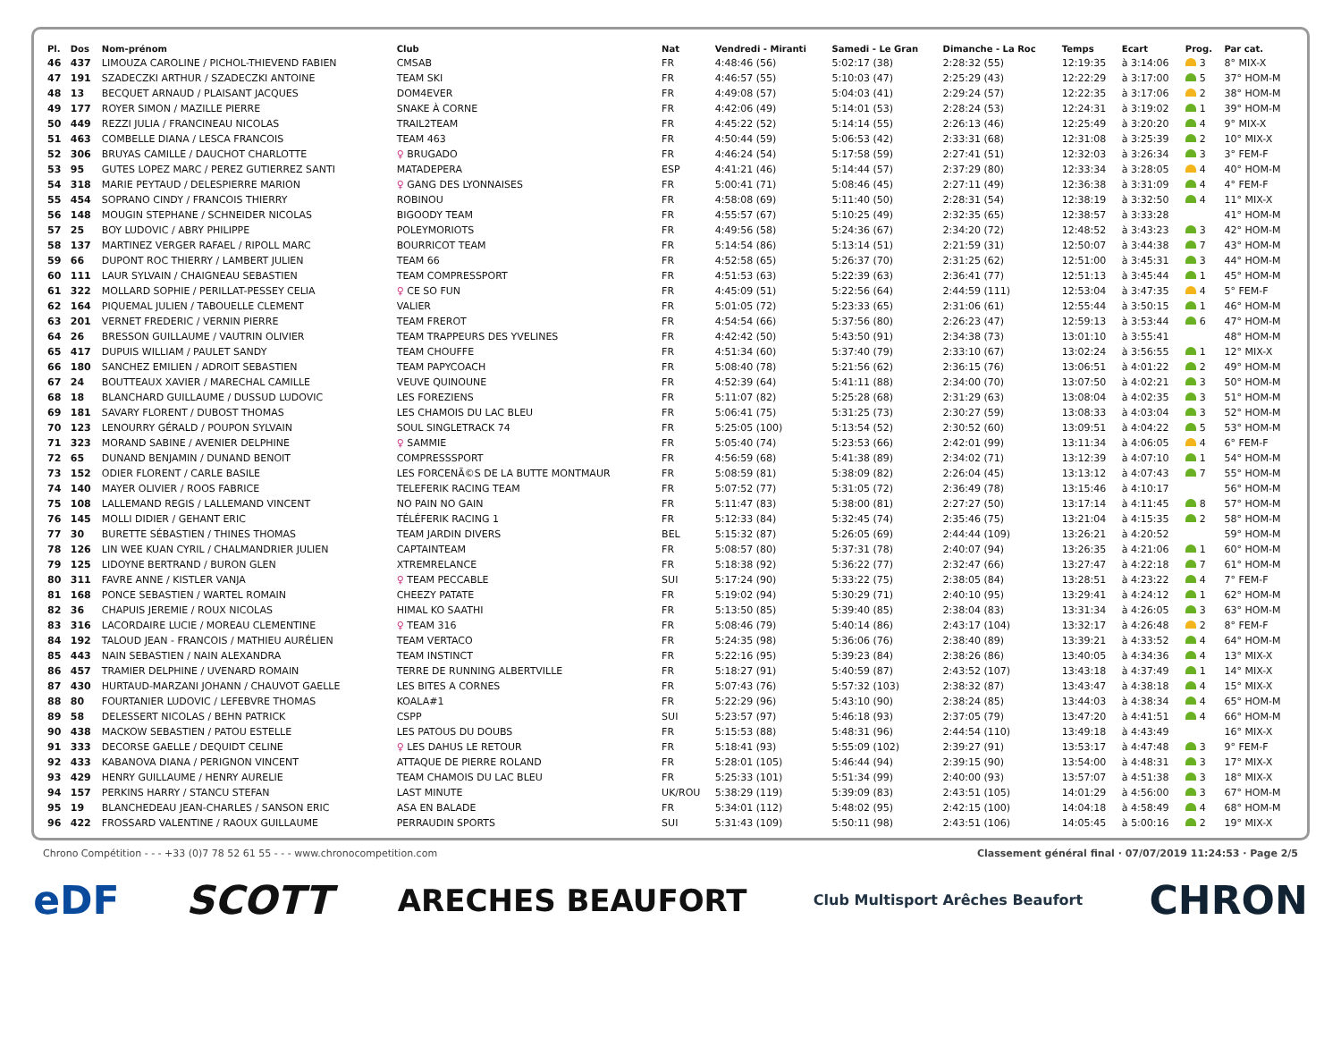| Pl. | Dos | Nom-prénom | Club | Nat | Vendredi - Miranti | Samedi - Le Gran | Dimanche - La Roc | Temps | Ecart | Prog. | Par cat. |
| --- | --- | --- | --- | --- | --- | --- | --- | --- | --- | --- | --- |
| 46 | 437 | LIMOUZA CAROLINE / PICHOL-THIEVEND FABIEN | CMSAB | FR | 4:48:46 (56) | 5:02:17 (38) | 2:28:32 (55) | 12:19:35 | à 3:14:06 | 3 | 8° MIX-X |
| 47 | 191 | SZADECZKI ARTHUR / SZADECZKI ANTOINE | TEAM SKI | FR | 4:46:57 (55) | 5:10:03 (47) | 2:25:29 (43) | 12:22:29 | à 3:17:00 | 5 | 37° HOM-M |
| 48 | 13 | BECQUET ARNAUD / PLAISANT JACQUES | DOM4EVER | FR | 4:49:08 (57) | 5:04:03 (41) | 2:29:24 (57) | 12:22:35 | à 3:17:06 | 2 | 38° HOM-M |
| 49 | 177 | ROYER SIMON / MAZILLE PIERRE | SNAKE À CORNE | FR | 4:42:06 (49) | 5:14:01 (53) | 2:28:24 (53) | 12:24:31 | à 3:19:02 | 1 | 39° HOM-M |
| 50 | 449 | REZZI JULIA / FRANCINEAU NICOLAS | TRAIL2TEAM | FR | 4:45:22 (52) | 5:14:14 (55) | 2:26:13 (46) | 12:25:49 | à 3:20:20 | 4 | 9° MIX-X |
| 51 | 463 | COMBELLE DIANA / LESCA FRANCOIS | TEAM 463 | FR | 4:50:44 (59) | 5:06:53 (42) | 2:33:31 (68) | 12:31:08 | à 3:25:39 | 2 | 10° MIX-X |
| 52 | 306 | BRUYAS CAMILLE / DAUCHOT CHARLOTTE | ♀ BRUGADO | FR | 4:46:24 (54) | 5:17:58 (59) | 2:27:41 (51) | 12:32:03 | à 3:26:34 | 3 | 3° FEM-F |
| 53 | 95 | GUTES LOPEZ MARC / PEREZ GUTIERREZ SANTI | MATADEPERA | ESP | 4:41:21 (46) | 5:14:44 (57) | 2:37:29 (80) | 12:33:34 | à 3:28:05 | 4 | 40° HOM-M |
| 54 | 318 | MARIE PEYTAUD / DELESPIERRE MARION | ♀ GANG DES LYONNAISES | FR | 5:00:41 (71) | 5:08:46 (45) | 2:27:11 (49) | 12:36:38 | à 3:31:09 | 4 | 4° FEM-F |
| 55 | 454 | SOPRANO CINDY / FRANCOIS THIERRY | ROBINOU | FR | 4:58:08 (69) | 5:11:40 (50) | 2:28:31 (54) | 12:38:19 | à 3:32:50 | 4 | 11° MIX-X |
| 56 | 148 | MOUGIN STEPHANE / SCHNEIDER NICOLAS | BIGOODY TEAM | FR | 4:55:57 (67) | 5:10:25 (49) | 2:32:35 (65) | 12:38:57 | à 3:33:28 | | 41° HOM-M |
| 57 | 25 | BOY LUDOVIC / ABRY PHILIPPE | POLEYMORIOTS | FR | 4:49:56 (58) | 5:24:36 (67) | 2:34:20 (72) | 12:48:52 | à 3:43:23 | 3 | 42° HOM-M |
| 58 | 137 | MARTINEZ VERGER RAFAEL / RIPOLL MARC | BOURRICOT TEAM | FR | 5:14:54 (86) | 5:13:14 (51) | 2:21:59 (31) | 12:50:07 | à 3:44:38 | 7 | 43° HOM-M |
| 59 | 66 | DUPONT ROC THIERRY / LAMBERT JULIEN | TEAM 66 | FR | 4:52:58 (65) | 5:26:37 (70) | 2:31:25 (62) | 12:51:00 | à 3:45:31 | 3 | 44° HOM-M |
| 60 | 111 | LAUR SYLVAIN / CHAIGNEAU SEBASTIEN | TEAM COMPRESSPORT | FR | 4:51:53 (63) | 5:22:39 (63) | 2:36:41 (77) | 12:51:13 | à 3:45:44 | 1 | 45° HOM-M |
| 61 | 322 | MOLLARD SOPHIE / PERILLAT-PESSEY CELIA | ♀ CE SO FUN | FR | 4:45:09 (51) | 5:22:56 (64) | 2:44:59 (111) | 12:53:04 | à 3:47:35 | 4 | 5° FEM-F |
| 62 | 164 | PIQUEMAL JULIEN / TABOUELLE CLEMENT | VALIER | FR | 5:01:05 (72) | 5:23:33 (65) | 2:31:06 (61) | 12:55:44 | à 3:50:15 | 1 | 46° HOM-M |
| 63 | 201 | VERNET FREDERIC / VERNIN PIERRE | TEAM FREROT | FR | 4:54:54 (66) | 5:37:56 (80) | 2:26:23 (47) | 12:59:13 | à 3:53:44 | 6 | 47° HOM-M |
| 64 | 26 | BRESSON GUILLAUME / VAUTRIN OLIVIER | TEAM TRAPPEURS DES YVELINES | FR | 4:42:42 (50) | 5:43:50 (91) | 2:34:38 (73) | 13:01:10 | à 3:55:41 | | 48° HOM-M |
| 65 | 417 | DUPUIS WILLIAM / PAULET SANDY | TEAM CHOUFFE | FR | 4:51:34 (60) | 5:37:40 (79) | 2:33:10 (67) | 13:02:24 | à 3:56:55 | 1 | 12° MIX-X |
| 66 | 180 | SANCHEZ EMILIEN / ADROIT SEBASTIEN | TEAM PAPYCOACH | FR | 5:08:40 (78) | 5:21:56 (62) | 2:36:15 (76) | 13:06:51 | à 4:01:22 | 2 | 49° HOM-M |
| 67 | 24 | BOUTTEAUX XAVIER / MARECHAL CAMILLE | VEUVE QUINOUNE | FR | 4:52:39 (64) | 5:41:11 (88) | 2:34:00 (70) | 13:07:50 | à 4:02:21 | 3 | 50° HOM-M |
| 68 | 18 | BLANCHARD GUILLAUME / DUSSUD LUDOVIC | LES FOREZIENS | FR | 5:11:07 (82) | 5:25:28 (68) | 2:31:29 (63) | 13:08:04 | à 4:02:35 | 3 | 51° HOM-M |
| 69 | 181 | SAVARY FLORENT / DUBOST THOMAS | LES CHAMOIS DU LAC BLEU | FR | 5:06:41 (75) | 5:31:25 (73) | 2:30:27 (59) | 13:08:33 | à 4:03:04 | 3 | 52° HOM-M |
| 70 | 123 | LENOURRY GÉRALD / POUPON SYLVAIN | SOUL SINGLETRACK 74 | FR | 5:25:05 (100) | 5:13:54 (52) | 2:30:52 (60) | 13:09:51 | à 4:04:22 | 5 | 53° HOM-M |
| 71 | 323 | MORAND SABINE / AVENIER DELPHINE | ♀ SAMMIE | FR | 5:05:40 (74) | 5:23:53 (66) | 2:42:01 (99) | 13:11:34 | à 4:06:05 | 4 | 6° FEM-F |
| 72 | 65 | DUNAND BENJAMIN / DUNAND BENOIT | COMPRESSSPORT | FR | 4:56:59 (68) | 5:41:38 (89) | 2:34:02 (71) | 13:12:39 | à 4:07:10 | 1 | 54° HOM-M |
| 73 | 152 | ODIER FLORENT / CARLE BASILE | LES FORCENÃ©S DE LA BUTTE MONTMAUR | FR | 5:08:59 (81) | 5:38:09 (82) | 2:26:04 (45) | 13:13:12 | à 4:07:43 | 7 | 55° HOM-M |
| 74 | 140 | MAYER OLIVIER / ROOS FABRICE | TELEFERIK RACING TEAM | FR | 5:07:52 (77) | 5:31:05 (72) | 2:36:49 (78) | 13:15:46 | à 4:10:17 | | 56° HOM-M |
| 75 | 108 | LALLEMAND REGIS / LALLEMAND VINCENT | NO PAIN NO GAIN | FR | 5:11:47 (83) | 5:38:00 (81) | 2:27:27 (50) | 13:17:14 | à 4:11:45 | 8 | 57° HOM-M |
| 76 | 145 | MOLLI DIDIER / GEHANT ERIC | TÉLÉFERIK RACING 1 | FR | 5:12:33 (84) | 5:32:45 (74) | 2:35:46 (75) | 13:21:04 | à 4:15:35 | 2 | 58° HOM-M |
| 77 | 30 | BURETTE SÉBASTIEN / THINES THOMAS | TEAM JARDIN DIVERS | BEL | 5:15:32 (87) | 5:26:05 (69) | 2:44:44 (109) | 13:26:21 | à 4:20:52 | | 59° HOM-M |
| 78 | 126 | LIN WEE KUAN CYRIL / CHALMANDRIER JULIEN | CAPTAINTEAM | FR | 5:08:57 (80) | 5:37:31 (78) | 2:40:07 (94) | 13:26:35 | à 4:21:06 | 1 | 60° HOM-M |
| 79 | 125 | LIDOYNE BERTRAND / BURON GLEN | XTREMRELANCE | FR | 5:18:38 (92) | 5:36:22 (77) | 2:32:47 (66) | 13:27:47 | à 4:22:18 | 7 | 61° HOM-M |
| 80 | 311 | FAVRE ANNE / KISTLER VANJA | ♀ TEAM PECCABLE | SUI | 5:17:24 (90) | 5:33:22 (75) | 2:38:05 (84) | 13:28:51 | à 4:23:22 | 4 | 7° FEM-F |
| 81 | 168 | PONCE SEBASTIEN / WARTEL ROMAIN | CHEEZY PATATE | FR | 5:19:02 (94) | 5:30:29 (71) | 2:40:10 (95) | 13:29:41 | à 4:24:12 | 1 | 62° HOM-M |
| 82 | 36 | CHAPUIS JEREMIE / ROUX NICOLAS | HIMAL KO SAATHI | FR | 5:13:50 (85) | 5:39:40 (85) | 2:38:04 (83) | 13:31:34 | à 4:26:05 | 3 | 63° HOM-M |
| 83 | 316 | LACORDAIRE LUCIE / MOREAU CLEMENTINE | ♀ TEAM 316 | FR | 5:08:46 (79) | 5:40:14 (86) | 2:43:17 (104) | 13:32:17 | à 4:26:48 | 2 | 8° FEM-F |
| 84 | 192 | TALOUD JEAN - FRANCOIS / MATHIEU AURÉLIEN | TEAM VERTACO | FR | 5:24:35 (98) | 5:36:06 (76) | 2:38:40 (89) | 13:39:21 | à 4:33:52 | 4 | 64° HOM-M |
| 85 | 443 | NAIN SEBASTIEN / NAIN ALEXANDRA | TEAM INSTINCT | FR | 5:22:16 (95) | 5:39:23 (84) | 2:38:26 (86) | 13:40:05 | à 4:34:36 | 4 | 13° MIX-X |
| 86 | 457 | TRAMIER DELPHINE / UVENARD ROMAIN | TERRE DE RUNNING ALBERTVILLE | FR | 5:18:27 (91) | 5:40:59 (87) | 2:43:52 (107) | 13:43:18 | à 4:37:49 | 1 | 14° MIX-X |
| 87 | 430 | HURTAUD-MARZANI JOHANN / CHAUVOT GAELLE | LES BITES A CORNES | FR | 5:07:43 (76) | 5:57:32 (103) | 2:38:32 (87) | 13:43:47 | à 4:38:18 | 4 | 15° MIX-X |
| 88 | 80 | FOURTANIER LUDOVIC / LEFEBVRE THOMAS | KOALA#1 | FR | 5:22:29 (96) | 5:43:10 (90) | 2:38:24 (85) | 13:44:03 | à 4:38:34 | 4 | 65° HOM-M |
| 89 | 58 | DELESSERT NICOLAS / BEHN PATRICK | CSPP | SUI | 5:23:57 (97) | 5:46:18 (93) | 2:37:05 (79) | 13:47:20 | à 4:41:51 | 4 | 66° HOM-M |
| 90 | 438 | MACKOW SEBASTIEN / PATOU ESTELLE | LES PATOUS DU DOUBS | FR | 5:15:53 (88) | 5:48:31 (96) | 2:44:54 (110) | 13:49:18 | à 4:43:49 | | 16° MIX-X |
| 91 | 333 | DECORSE GAELLE / DEQUIDT CELINE | ♀ LES DAHUS LE RETOUR | FR | 5:18:41 (93) | 5:55:09 (102) | 2:39:27 (91) | 13:53:17 | à 4:47:48 | 3 | 9° FEM-F |
| 92 | 433 | KABANOVA DIANA / PERIGNON VINCENT | ATTAQUE DE PIERRE ROLAND | FR | 5:28:01 (105) | 5:46:44 (94) | 2:39:15 (90) | 13:54:00 | à 4:48:31 | 3 | 17° MIX-X |
| 93 | 429 | HENRY GUILLAUME / HENRY AURELIE | TEAM CHAMOIS DU LAC BLEU | FR | 5:25:33 (101) | 5:51:34 (99) | 2:40:00 (93) | 13:57:07 | à 4:51:38 | 3 | 18° MIX-X |
| 94 | 157 | PERKINS HARRY / STANCU STEFAN | LAST MINUTE | UK/ROU | 5:38:29 (119) | 5:39:09 (83) | 2:43:51 (105) | 14:01:29 | à 4:56:00 | 3 | 67° HOM-M |
| 95 | 19 | BLANCHEDEAU JEAN-CHARLES / SANSON ERIC | ASA EN BALADE | FR | 5:34:01 (112) | 5:48:02 (95) | 2:42:15 (100) | 14:04:18 | à 4:58:49 | 4 | 68° HOM-M |
| 96 | 422 | FROSSARD VALENTINE / RAOUX GUILLAUME | PERRAUDIN SPORTS | SUI | 5:31:43 (109) | 5:50:11 (98) | 2:43:51 (106) | 14:05:45 | à 5:00:16 | 2 | 19° MIX-X |
Chrono Compétition - - - +33 (0)7 78 52 61 55 - - - www.chronocompetition.com Classement général final · 07/07/2019 11:24:53 · Page 2/5
eDF SCOTT ARECHES BEAUFORT Club Multisport Arêches Beaufort CHRON